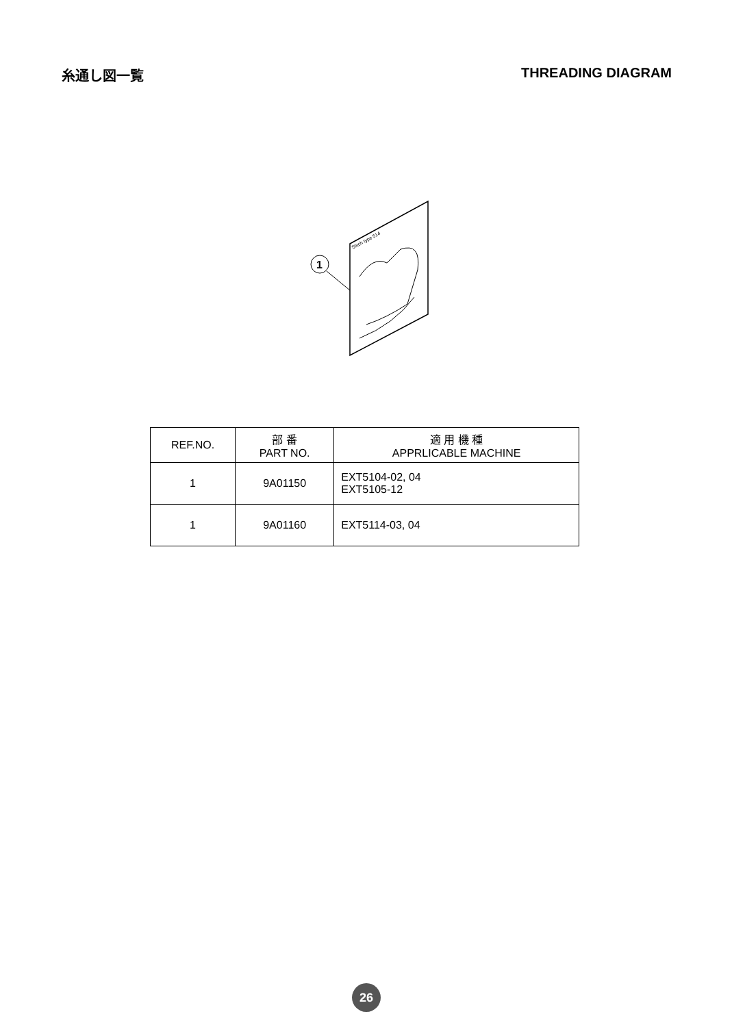糸通し図一覧 THREADING DIAGRAM
Stitch type 514
1
| REF.NO. | 部 番 PART NO. | 適 用 機 種 APPRLICABLE MACHINE |
| --- | --- | --- |
| 1 | 9A01150 | EXT5104-02, 04 EXT5105-12 |
| 1 | 9A01160 | EXT5114-03, 04 |
26